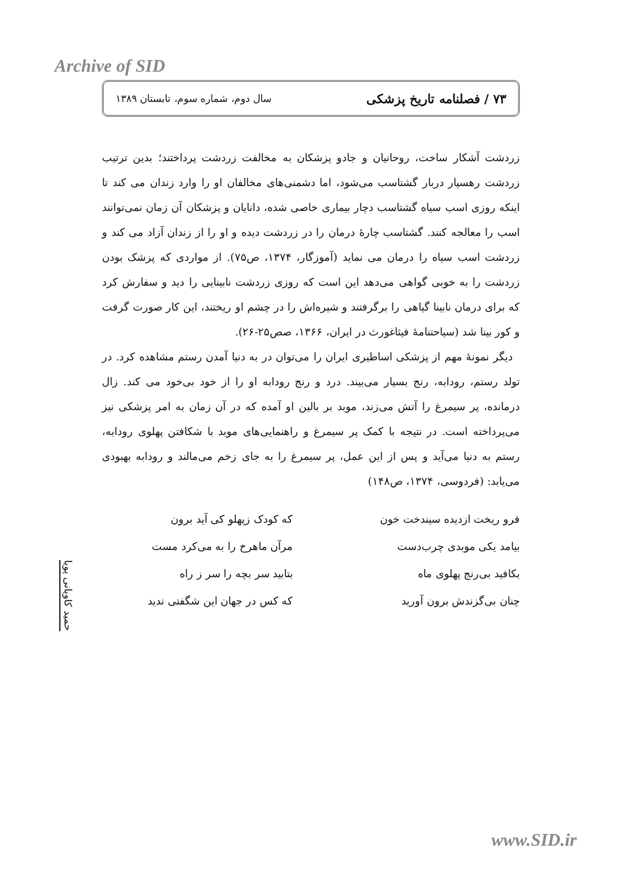Archive of SID
۷۳ / فصلنامه تاریخ پزشکی سال دوم، شماره سوم، تابستان ۱۳۸۹
زردشت آشکار ساخت، روحانیان و جادو پزشکان به مخالفت زردشت پرداختند؛ بدین ترتیب زردشت رهسپار دربار گشتاسب می‌شود، اما دشمنی‌های مخالفان او را وارد زندان می کند تا اینکه روزی اسب سیاه گشتاسب دچار بیماری خاصی شده، دانایان و پزشکان آن زمان نمی‌توانند اسب را معالجه کنند. گشتاسب چارهٔ درمان را در زردشت دیده و او را از زندان آزاد می کند و زردشت اسب سیاه را درمان می نماید (آموزگار، ۱۳۷۴، ص۷۵). از مواردی که پزشک بودن زردشت را به خوبی گواهی می‌دهد این است که روزی زردشت نابینایی را دید و سفارش کرد که برای درمان نابینا گیاهی را برگرفتند و شیره‌اش را در چشم او ریختند، این کار صورت گرفت و کور بینا شد (سیاحتنامهٔ فیثاغورث در ایران، ۱۳۶۶، صص۲۵-۲۶).
دیگر نمونهٔ مهم از پزشکی اساطیری ایران را می‌توان در به دنیا آمدن رستم مشاهده کرد. در تولد رستم، رودابه، رنج بسیار می‌بیند. درد و رنج رودابه او را از خود بی‌خود می کند. زال درمانده، پر سیمرغ را آتش می‌زند، موبد بر بالین او آمده که در آن زمان به امر پزشکی نیز می‌پرداخته است. در نتیجه با کمک پر سیمرغ و راهنمایی‌های موبد با شکافتن پهلوی رودابه، رستم به دنیا می‌آید و پس از این عمل، پر سیمرغ را به جای زخم می‌مالند و رودابه بهبودی می‌یابد: (فردوسی، ۱۳۷۴، ص۱۴۸)
فرو ریخت ازدیده سیندخت خون
که کودک زپهلو کی آید برون
بیامد یکی موبدی چرب‌دست
مرآن ماهرخ را به می‌کرد مست
بکافید بی‌رنج پهلوی ماه
بتابید سر بچه را سر ز راه
چنان بی‌گزندش برون آورید
که کس در جهان این شگفتی ندید
حمید کاویانی پویا
www.SID.ir